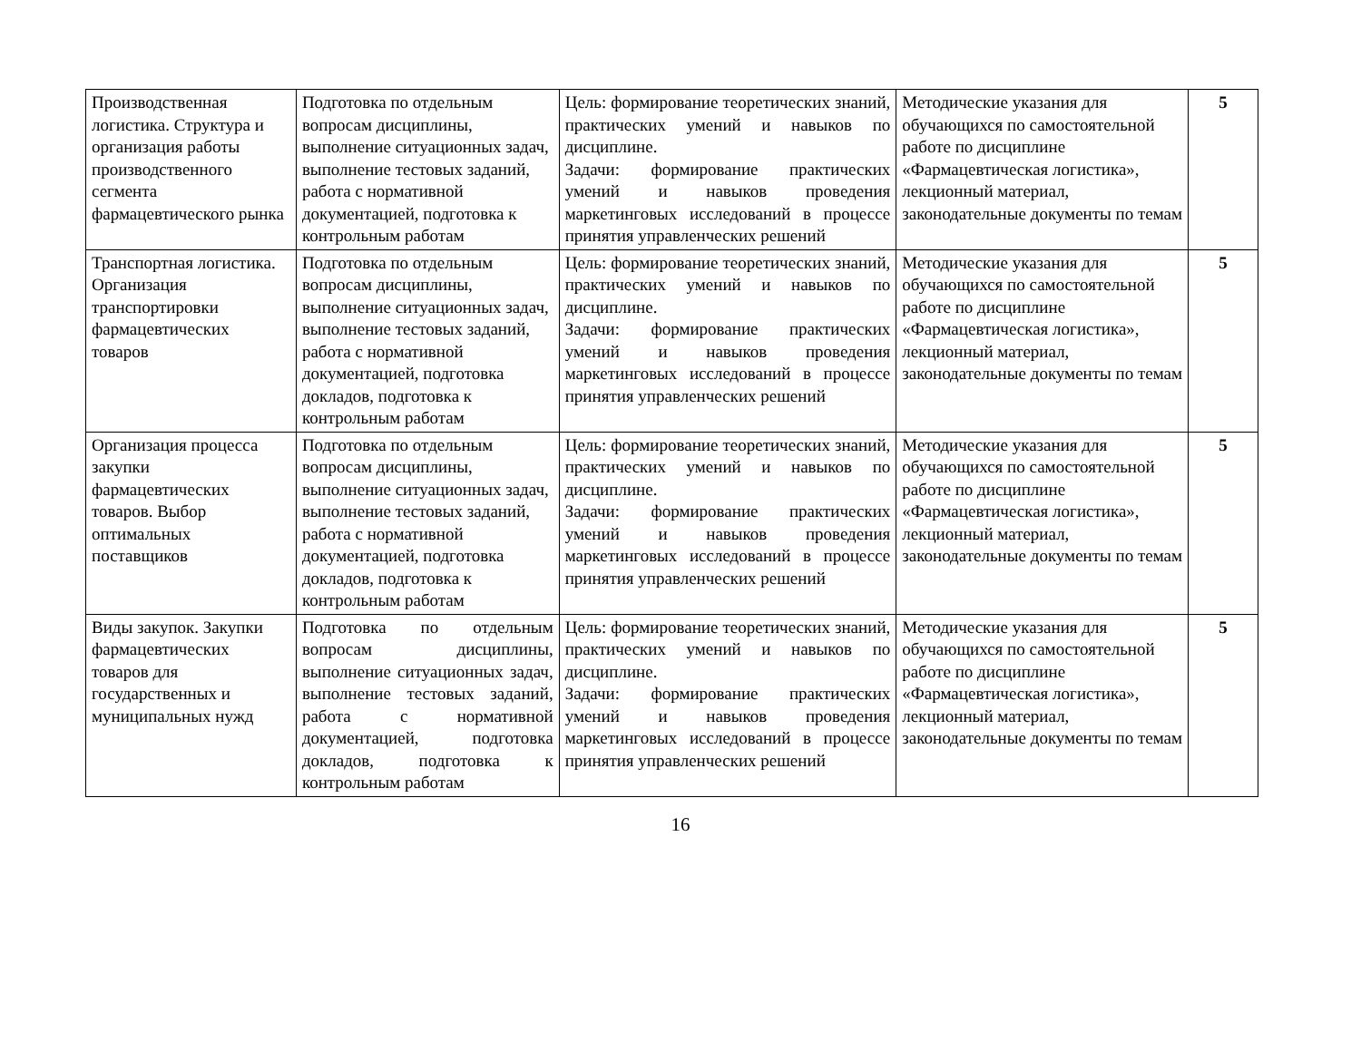| Производственная логистика. Структура и организация работы производственного сегмента фармацевтического рынка | Подготовка по отдельным вопросам дисциплины, выполнение ситуационных задач, выполнение тестовых заданий, работа с нормативной документацией, подготовка к контрольным работам | Цель: формирование теоретических знаний, практических умений и навыков по дисциплине. Задачи: формирование практических умений и навыков проведения маркетинговых исследований в процессе принятия управленческих решений | Методические указания для обучающихся по самостоятельной работе по дисциплине «Фармацевтическая логистика», лекционный материал, законодательные документы по темам | 5 |
| Транспортная логистика. Организация транспортировки фармацевтических товаров | Подготовка по отдельным вопросам дисциплины, выполнение ситуационных задач, выполнение тестовых заданий, работа с нормативной документацией, подготовка докладов, подготовка к контрольным работам | Цель: формирование теоретических знаний, практических умений и навыков по дисциплине. Задачи: формирование практических умений и навыков проведения маркетинговых исследований в процессе принятия управленческих решений | Методические указания для обучающихся по самостоятельной работе по дисциплине «Фармацевтическая логистика», лекционный материал, законодательные документы по темам | 5 |
| Организация процесса закупки фармацевтических товаров. Выбор оптимальных поставщиков | Подготовка по отдельным вопросам дисциплины, выполнение ситуационных задач, выполнение тестовых заданий, работа с нормативной документацией, подготовка докладов, подготовка к контрольным работам | Цель: формирование теоретических знаний, практических умений и навыков по дисциплине. Задачи: формирование практических умений и навыков проведения маркетинговых исследований в процессе принятия управленческих решений | Методические указания для обучающихся по самостоятельной работе по дисциплине «Фармацевтическая логистика», лекционный материал, законодательные документы по темам | 5 |
| Виды закупок. Закупки фармацевтических товаров для государственных и муниципальных нужд | Подготовка по отдельным вопросам дисциплины, выполнение ситуационных задач, выполнение тестовых заданий, работа с нормативной документацией, подготовка докладов, подготовка к контрольным работам | Цель: формирование теоретических знаний, практических умений и навыков по дисциплине. Задачи: формирование практических умений и навыков проведения маркетинговых исследований в процессе принятия управленческих решений | Методические указания для обучающихся по самостоятельной работе по дисциплине «Фармацевтическая логистика», лекционный материал, законодательные документы по темам | 5 |
16